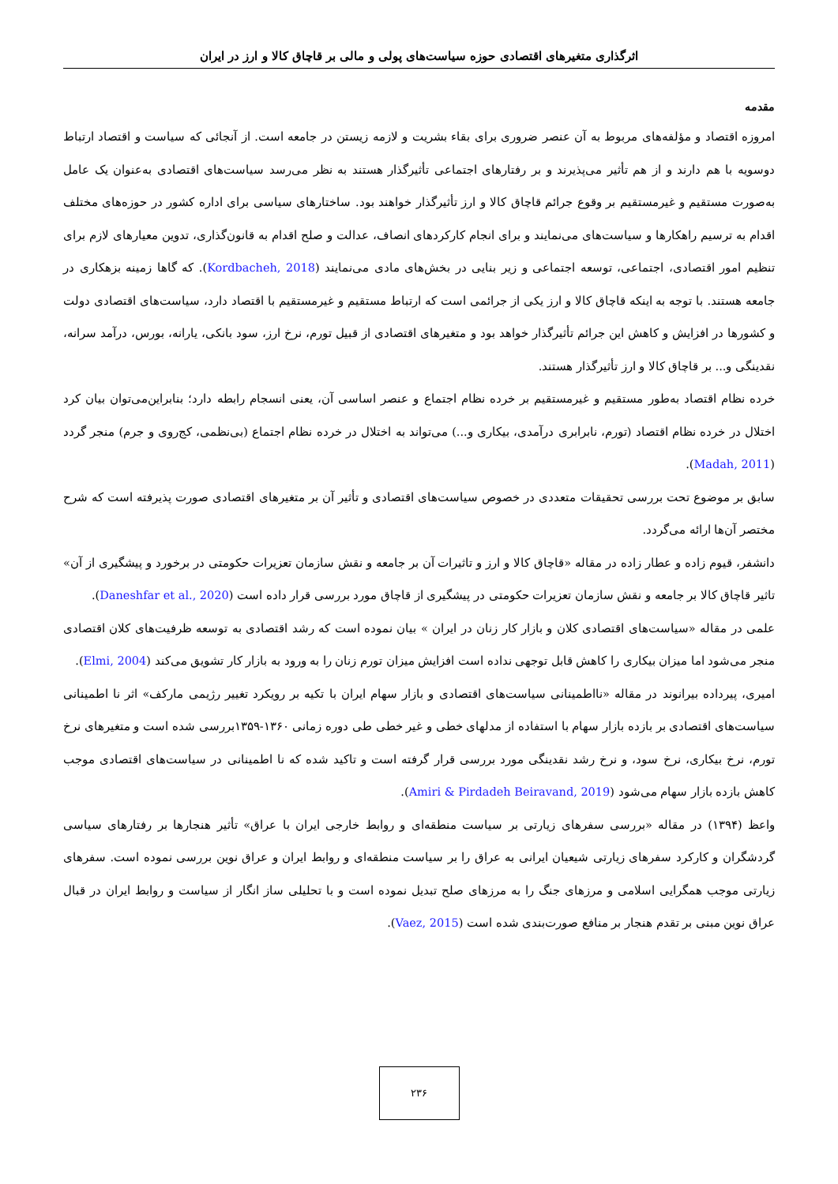اثرگذاری متغیرهای اقتصادی حوزه سیاست‌های پولی و مالی بر قاچاق کالا و ارز در ایران
مقدمه
امروزه اقتصاد و مؤلفه‌های مربوط به آن عنصر ضروری برای بقاء بشریت و لازمه زیستن در جامعه است. از آنجائی که سیاست و اقتصاد ارتباط دوسویه با هم دارند و از هم تأثیر می‌پذیرند و بر رفتارهای اجتماعی تأثیرگذار هستند به نظر می‌رسد سیاست‌های اقتصادی به‌عنوان یک عامل به‌صورت مستقیم و غیرمستقیم بر وقوع جرائم قاچاق کالا و ارز تأثیرگذار خواهند بود. ساختارهای سیاسی برای اداره کشور در حوزه‌های مختلف اقدام به ترسیم راهکارها و سیاست‌های می‌نمایند و برای انجام کارکردهای انصاف، عدالت و صلح اقدام به قانون‌گذاری، تدوین معیارهای لازم برای تنظیم امور اقتصادی، اجتماعی، توسعه اجتماعی و زیر بنایی در بخش‌های مادی می‌نمایند (Kordbacheh, 2018). که گاها زمینه بزهکاری در جامعه هستند. با توجه به اینکه قاچاق کالا و ارز یکی از جرائمی است که ارتباط مستقیم و غیرمستقیم با اقتصاد دارد، سیاست‌های اقتصادی دولت و کشورها در افزایش و کاهش این جرائم تأثیرگذار خواهد بود و متغیرهای اقتصادی از قبیل تورم، نرخ ارز، سود بانکی، یارانه، بورس، درآمد سرانه، نقدینگی و... بر قاچاق کالا و ارز تأثیرگذار هستند.
خرده نظام اقتصاد به‌طور مستقیم و غیرمستقیم بر خرده نظام اجتماع و عنصر اساسی آن، یعنی انسجام رابطه دارد؛ بنابراین‌می‌توان بیان کرد اختلال در خرده نظام اقتصاد (تورم، نابرابری درآمدی، بیکاری و...) می‌تواند به اختلال در خرده نظام اجتماع (بی‌نظمی، کج‌روی و جرم) منجر گردد (Madah, 2011).
سابق بر موضوع تحت بررسی تحقیقات متعددی در خصوص سیاست‌های اقتصادی و تأثیر آن بر متغیرهای اقتصادی صورت پذیرفته است که شرح مختصر آن‌ها ارائه می‌گردد.
دانشفر، قیوم زاده و عطار زاده در مقاله «قاچاق کالا و ارز و تاثیرات آن بر جامعه و نقش سازمان تعزیرات حکومتی در برخورد و پیشگیری از آن» تاثیر قاچاق کالا بر جامعه و نقش سازمان تعزیرات حکومتی در پیشگیری از قاچاق مورد بررسی قرار داده است (Daneshfar et al., 2020).
علمی در مقاله «سیاست‌های اقتصادی کلان و بازار کار زنان در ایران » بیان نموده است که رشد اقتصادی به توسعه ظرفیت‌های کلان اقتصادی منجر می‌شود اما میزان بیکاری را کاهش قابل توجهی نداده است افزایش میزان تورم زنان را به ورود به بازار کار تشویق می‌کند (Elmi, 2004).
امیری، پیرداده بیرانوند در مقاله «نااطمینانی سیاست‌های اقتصادی و بازار سهام ایران با تکیه بر رویکرد تغییر رژیمی مارکف» اثر نا اطمینانی سیاست‌های اقتصادی بر بازده بازار سهام با استفاده از مدلهای خطی و غیر خطی طی دوره زمانی ۱۳۶۰-۱۳۵۹بررسی شده است و متغیرهای نرخ تورم، نرخ بیکاری، نرخ سود، و نرخ رشد نقدینگی مورد بررسی قرار گرفته است و تاکید شده که نا اطمینانی در سیاست‌های اقتصادی موجب کاهش بازده بازار سهام می‌شود (Amiri & Pirdadeh Beiravand, 2019).
واعظ (۱۳۹۴) در مقاله «بررسی سفرهای زیارتی بر سیاست منطقه‌ای و روابط خارجی ایران با عراق» تأثیر هنجارها بر رفتارهای سیاسی گردشگران و کارکرد سفرهای زیارتی شیعیان ایرانی به عراق را بر سیاست منطقه‌ای و روابط ایران و عراق نوین بررسی نموده است. سفرهای زیارتی موجب همگرایی اسلامی و مرزهای جنگ را به مرزهای صلح تبدیل نموده است و با تحلیلی ساز انگار از سیاست و روابط ایران در قبال عراق نوین مبنی بر تقدم هنجار بر منافع صورت‌بندی شده است (Vaez, 2015).
۲۳۶